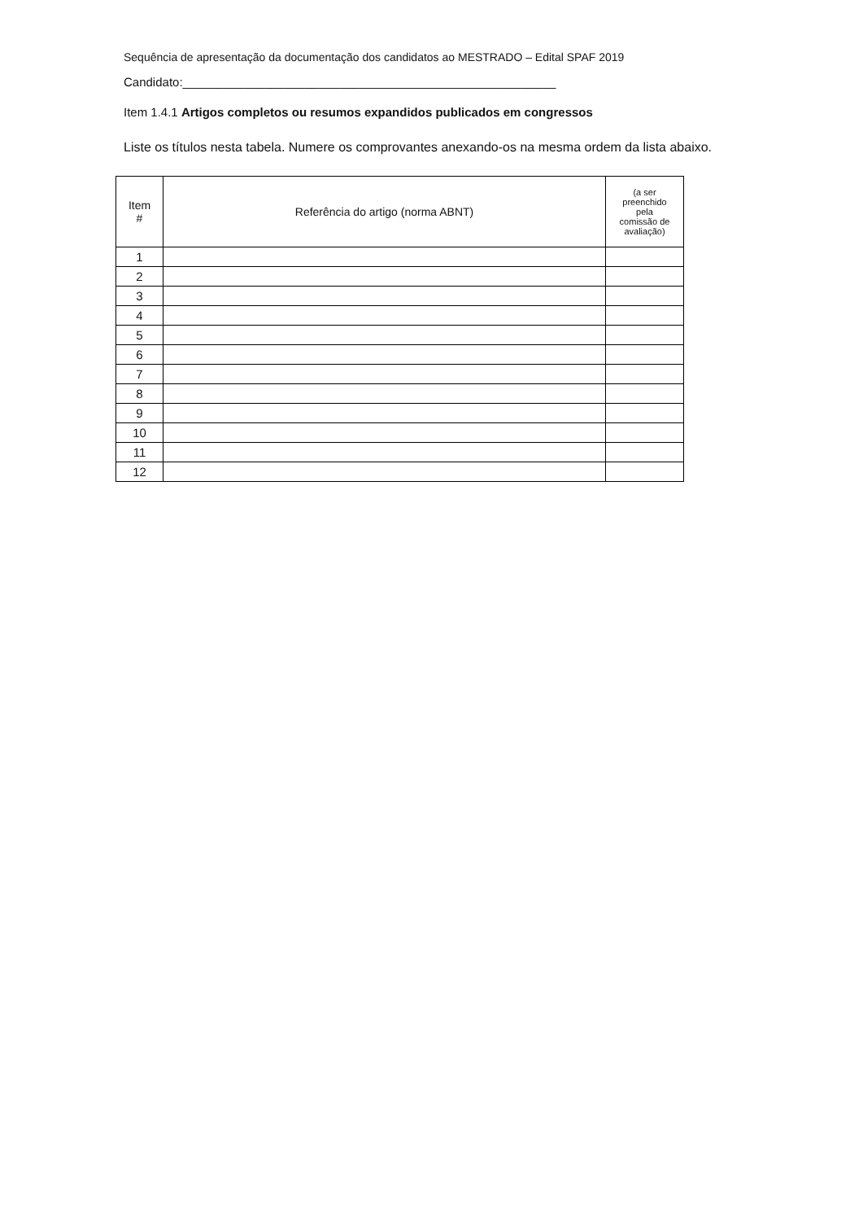Sequência de apresentação da documentação dos candidatos ao MESTRADO – Edital SPAF 2019
Candidato:_______________________________________________________
Item 1.4.1 Artigos completos ou resumos expandidos publicados em congressos
Liste os títulos nesta tabela. Numere os comprovantes anexando-os na mesma ordem da lista abaixo.
| Item # | Referência do artigo (norma ABNT) | (a ser preenchido pela comissão de avaliação) |
| --- | --- | --- |
| 1 | | |
| 2 | | |
| 3 | | |
| 4 | | |
| 5 | | |
| 6 | | |
| 7 | | |
| 8 | | |
| 9 | | |
| 10 | | |
| 11 | | |
| 12 | | |